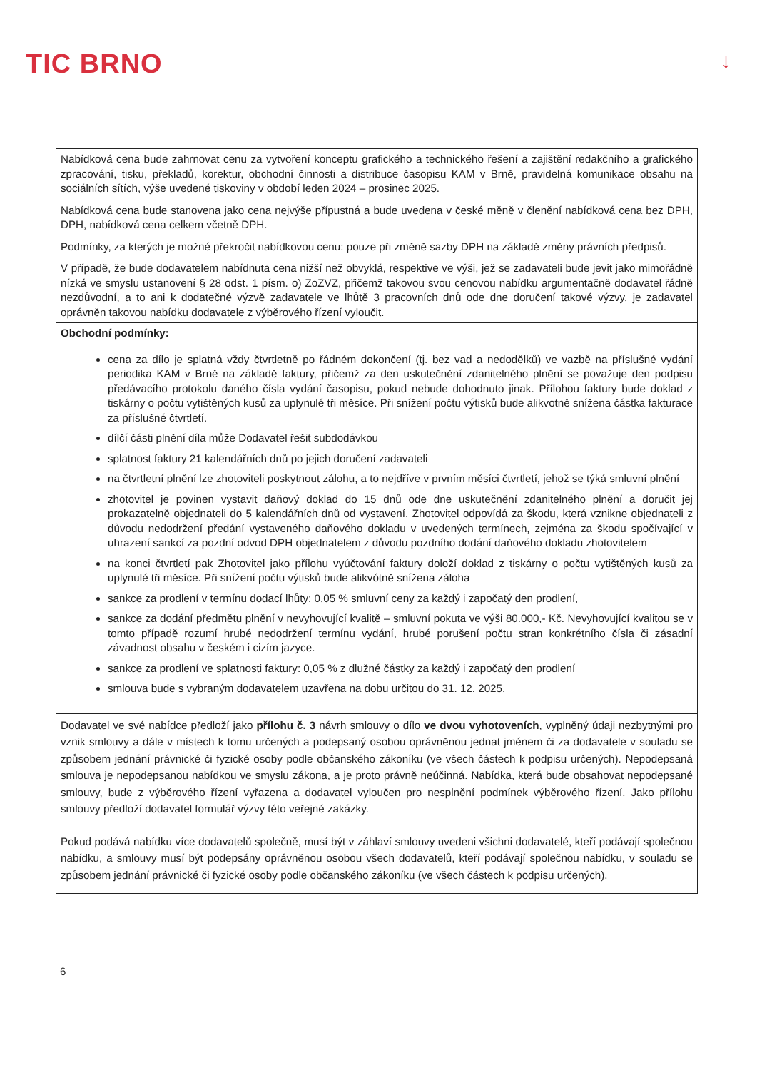TIC BRNO
↓
| Nabídková cena bude zahrnovat cenu za vytvoření konceptu grafického a technického řešení a zajištění redakčního a grafického zpracování, tisku, překladů, korektur, obchodní činnosti a distribuce časopisu KAM v Brně, pravidelná komunikace obsahu na sociálních sítích, výše uvedené tiskoviny v období leden 2024 – prosinec 2025. Nabídková cena bude stanovena jako cena nejvýše přípustná a bude uvedena v české měně v členění nabídková cena bez DPH, DPH, nabídková cena celkem včetně DPH. Podmínky, za kterých je možné překročit nabídkovou cenu: pouze při změně sazby DPH na základě změny právních předpisů. V případě, že bude dodavatelem nabídnuta cena nižší než obvyklá, respektive ve výši, jež se zadavateli bude jevit jako mimořádně nízká ve smyslu ustanovení § 28 odst. 1 písm. o) ZoZVZ, přičemž takovou svou cenovou nabídku argumentačně dodavatel řádně nezdůvodní, a to ani k dodatečné výzvě zadavatele ve lhůtě 3 pracovních dnů ode dne doručení takové výzvy, je zadavatel oprávněn takovou nabídku dodavatele z výběrového řízení vyloučit. |
| Obchodní podmínky: cena za dílo je splatná vždy čtvrtletně po řádném dokončení (tj. bez vad a nedodělků) ve vazbě na příslušné vydání periodika KAM v Brně na základě faktury, přičemž za den uskutečnění zdanitelného plnění se považuje den podpisu předávacího protokolu daného čísla vydání časopisu, pokud nebude dohodnuto jinak. Přílohou faktury bude doklad z tiskárny o počtu vytištěných kusů za uplynulé tři měsíce. Při snížení počtu výtisků bude alikvotně snížena částka fakturace za příslušné čtvrtletí. dílčí části plnění díla může Dodavatel řešit subdodávkou splatnost faktury 21 kalendářních dnů po jejich doručení zadavateli na čtvrtletní plnění lze zhotoviteli poskytnout zálohu, a to nejdříve v prvním měsíci čtvrtletí, jehož se týká smluvní plnění zhotovitel je povinen vystavit daňový doklad do 15 dnů ode dne uskutečnění zdanitelného plnění a doručit jej prokazatelně objednateli do 5 kalendářních dnů od vystavení. Zhotovitel odpovídá za škodu, která vznikne objednateli z důvodu nedodržení předání vystaveného daňového dokladu v uvedených termínech, zejména za škodu spočívající v uhrazení sankcí za pozdní odvod DPH objednatelem z důvodu pozdního dodání daňového dokladu zhotovitelem na konci čtvrtletí pak Zhotovitel jako přílohu vyúčtování faktury doloží doklad z tiskárny o počtu vytištěných kusů za uplynulé tři měsíce. Při snížení počtu výtisků bude alikvótně snížena záloha sankce za prodlení v termínu dodací lhůty: 0,05 % smluvní ceny za každý i započatý den prodlení, sankce za dodání předmětu plnění v nevyhovující kvalitě – smluvní pokuta ve výši 80.000,- Kč. Nevyhovující kvalitou se v tomto případě rozumí hrubé nedodržení termínu vydání, hrubé porušení počtu stran konkrétního čísla či zásadní závadnost obsahu v českém i cizím jazyce. sankce za prodlení ve splatnosti faktury: 0,05 % z dlužné částky za každý i započatý den prodlení smlouva bude s vybraným dodavatelem uzavřena na dobu určitou do 31. 12. 2025. |
| Dodavatel ve své nabídce předloží jako přílohu č. 3 návrh smlouvy o dílo ve dvou vyhotoveních , vyplněný údaji nezbytnými pro vznik smlouvy a dále v místech k tomu určených a podepsaný osobou oprávněnou jednat jménem či za dodavatele v souladu se způsobem jednání právnické či fyzické osoby podle občanského zákoníku (ve všech částech k podpisu určených). Nepodepsaná smlouva je nepodepsanou nabídkou ve smyslu zákona, a je proto právně neúčinná. Nabídka, která bude obsahovat nepodepsané smlouvy, bude z výběrového řízení vyřazena a dodavatel vyloučen pro nesplnění podmínek výběrového řízení. Jako přílohu smlouvy předloží dodavatel formulář výzvy této veřejné zakázky. Pokud podává nabídku více dodavatelů společně, musí být v záhlaví smlouvy uvedeni všichni dodavatelé, kteří podávají společnou nabídku, a smlouvy musí být podepsány oprávněnou osobou všech dodavatelů, kteří podávají společnou nabídku, v souladu se způsobem jednání právnické či fyzické osoby podle občanského zákoníku (ve všech částech k podpisu určených). |
6